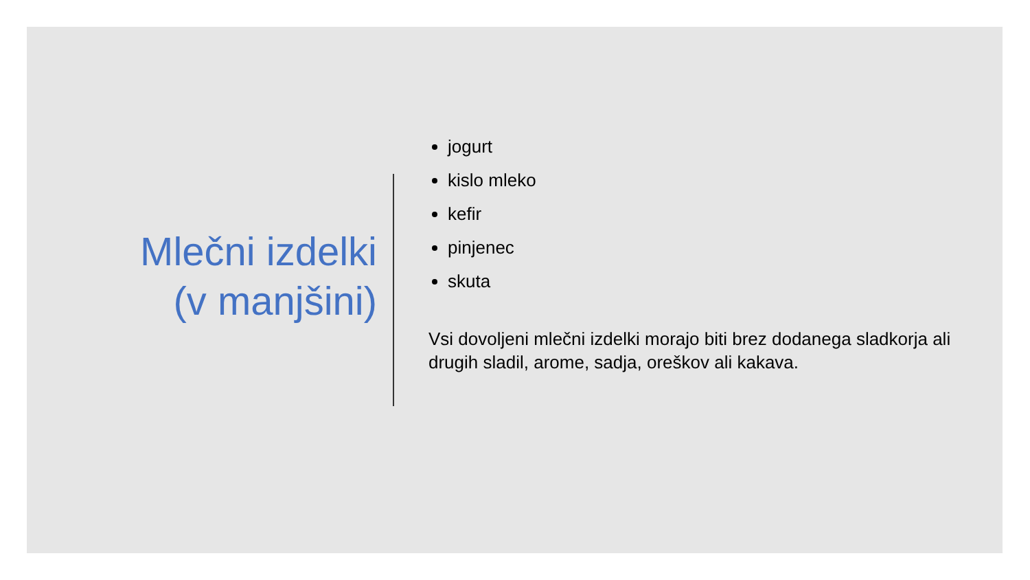Mlečni izdelki
(v manjšini)
jogurt
kislo mleko
kefir
pinjenec
skuta
Vsi dovoljeni mlečni izdelki morajo biti brez dodanega sladkorja ali drugih sladil, arome, sadja, oreškov ali kakava.